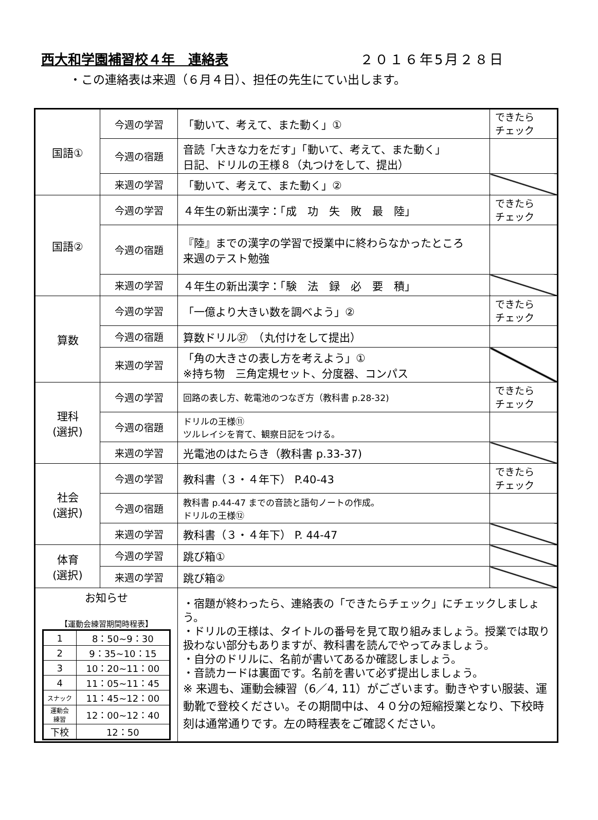西大和学園補習校４年　連絡表 ２０１６年5月２８日
・この連絡表は来週（６月４日）、担任の先生にてい出します。
| 国語① | 今週の学習 | 「動いて、考えて、また動く」① | できたら チェック |
| | 今週の宿題 | 音読「大きな力をだす」「動いて、考えて、また動く」 日記、ドリルの王様８（丸つけをして、提出） | |
| | 来週の学習 | 「動いて、考えて、また動く」② | |
| 国語② | 今週の学習 | ４年生の新出漢字：「成 功 失 敗 最 陸」 | できたら チェック |
| | 今週の宿題 | 『陸』までの漢字の学習で授業中に終わらなかったところ 来週のテスト勉強 | |
| | 来週の学習 | ４年生の新出漢字：「験 法 録 必 要 積」 | |
| 算数 | 今週の学習 | 「一億より大きい数を調べよう」② | できたら チェック |
| | 今週の宿題 | 算数ドリル㊲ （丸付けをして提出） | |
| | 来週の学習 | 「角の大きさの表し方を考えよう」① ※持ち物 三角定規セット、分度器、コンパス | |
| 理科 (選択) | 今週の学習 | 回路の表し方、乾電池のつなぎ方（教科書 p.28-32) | できたら チェック |
| | 今週の宿題 | ドリルの王様⑪ ツルレイシを育て、観察日記をつける。 | |
| | 来週の学習 | 光電池のはたらき（教科書 p.33-37) | |
| 社会 (選択) | 今週の学習 | 教科書（３・４年下） P.40-43 | できたら チェック |
| | 今週の宿題 | 教科書 p.44-47 までの音読と語句ノートの作成。 ドリルの王様⑫ | |
| | 来週の学習 | 教科書（３・４年下） P. 44-47 | |
| 体育 (選択) | 今週の学習 | 跳び箱① | |
| | 来週の学習 | 跳び箱② | |
| お知らせ 【運動会練習期間時程表】 / 1 / 8：50~9：30 / / 2 / 9：35~10：15 / / 3 / 10：20~11：00 / / 4 / 11：05~11：45 / / スナック / 11：45~12：00 / / 運動会 練習 / 12：00~12：40 / / 下校 / 12：50 / | | ・宿題が終わったら、連絡表の「できたらチェック」にチェックしましょう。 ・ドリルの王様は、タイトルの番号を見て取り組みましょう。授業では取り扱わない部分もありますが、教科書を読んでやってみましょう。 ・自分のドリルに、名前が書いてあるか確認しましょう。 ・音読カードは裏面です。名前を書いて必ず提出しましょう。 ※ 来週も、運動会練習（6／4, 11）がございます。動きやすい服装、運動靴で登校ください。その期間中は、４０分の短縮授業となり、下校時刻は通常通りです。左の時程表をご確認ください。 | |